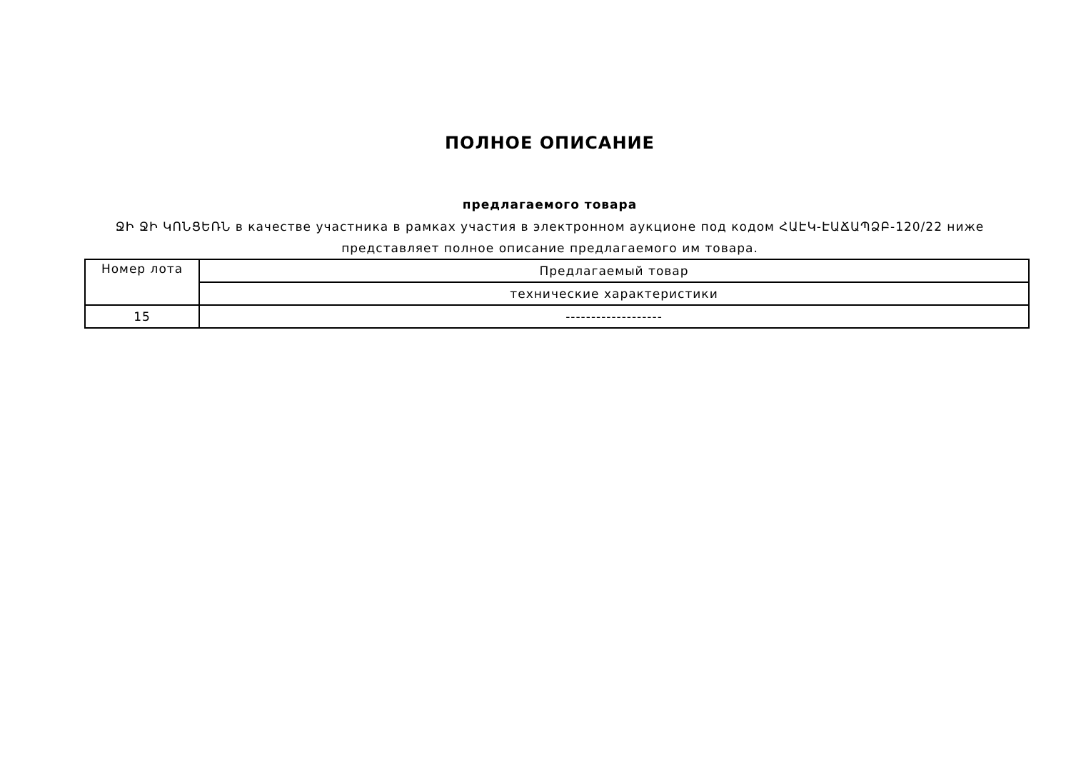ПОЛНОЕ ОПИСАНИЕ
предлагаемого товара
ՋԻ ՋԻ ԿՈՆՑԵՌՆ в качестве участника в рамках участия в электронном аукционе под кодом ՀԱԷԿ-ԷԱՃԱՊՁԲ-120/22 ниже представляет полное описание предлагаемого им товара.
| Номер лота | Предлагаемый товар |
| | технические характеристики |
| 15 | ------------------- |